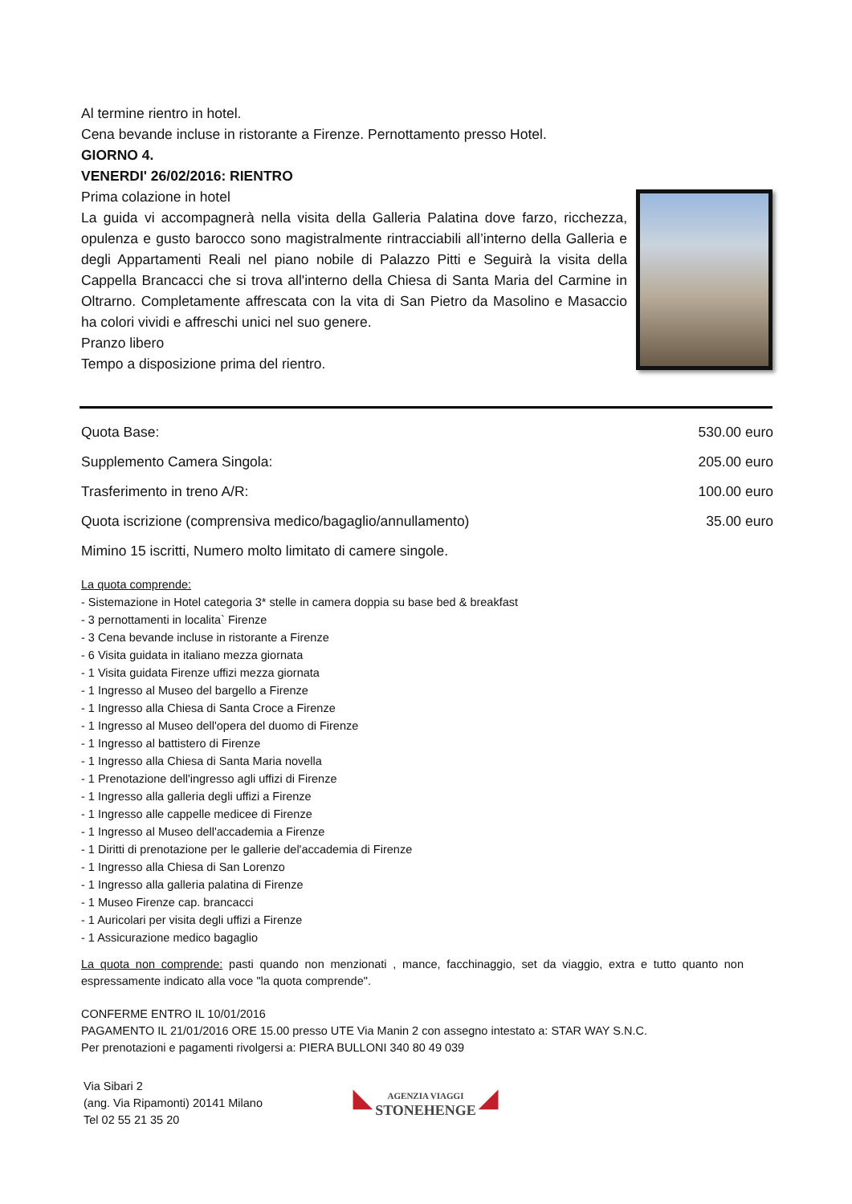Al termine rientro in hotel.
Cena bevande incluse in ristorante a Firenze. Pernottamento presso Hotel.
GIORNO 4.
VENERDI' 26/02/2016: RIENTRO
Prima colazione in hotel
La guida vi accompagnerà nella visita della Galleria Palatina dove farzo, ricchezza, opulenza e gusto barocco sono magistralmente rintracciabili all’interno della Galleria e degli Appartamenti Reali nel piano nobile di Palazzo Pitti e Seguirà la visita della Cappella Brancacci che si trova all'interno della Chiesa di Santa Maria del Carmine in Oltrarno. Completamente affrescata con la vita di San Pietro da Masolino e Masaccio ha colori vividi e affreschi unici nel suo genere.
Pranzo libero
Tempo a disposizione prima del rientro.
| Quota Base: | 530.00 euro |
| Supplemento Camera Singola: | 205.00 euro |
| Trasferimento in treno A/R: | 100.00 euro |
| Quota iscrizione (comprensiva medico/bagaglio/annullamento) | 35.00 euro |
| Mimino 15 iscritti, Numero molto limitato di camere singole. | |
La quota comprende:
- Sistemazione in Hotel categoria 3* stelle in camera doppia su base bed & breakfast
- 3 pernottamenti in localita` Firenze
- 3 Cena bevande incluse in ristorante a Firenze
- 6 Visita guidata in italiano mezza giornata
- 1 Visita guidata Firenze uffizi mezza giornata
- 1 Ingresso al Museo del bargello a Firenze
- 1 Ingresso alla Chiesa di Santa Croce a Firenze
- 1 Ingresso al Museo dell'opera del duomo di Firenze
- 1 Ingresso al battistero di Firenze
- 1 Ingresso alla Chiesa di Santa Maria novella
- 1 Prenotazione dell'ingresso agli uffizi di Firenze
- 1 Ingresso alla galleria degli uffizi a Firenze
- 1 Ingresso alle cappelle medicee di Firenze
- 1 Ingresso al Museo dell'accademia a Firenze
- 1 Diritti di prenotazione per le gallerie del'accademia di Firenze
- 1 Ingresso alla Chiesa di San Lorenzo
- 1 Ingresso alla galleria palatina di Firenze
- 1 Museo Firenze cap. brancacci
- 1 Auricolari per visita degli uffizi a Firenze
- 1 Assicurazione medico bagaglio
La quota non comprende: pasti quando non menzionati , mance, facchinaggio, set da viaggio, extra e tutto quanto non espressamente indicato alla voce "la quota comprende".
CONFERME ENTRO IL 10/01/2016
PAGAMENTO IL 21/01/2016 ORE 15.00 presso UTE Via Manin 2 con assegno intestato a: STAR WAY S.N.C.
Per prenotazioni e pagamenti rivolgersi a: PIERA BULLONI 340 80 49 039
Via Sibari 2
(ang. Via Ripamonti) 20141 Milano
Tel 02 55 21 35 20
◣ AGENZIA VIAGGI
STONEHENGE ◢